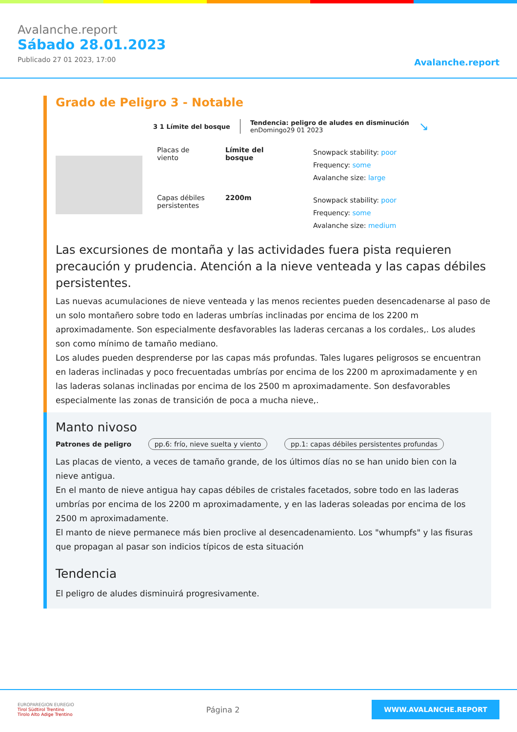Avalanche.report
Sábado 28.01.2023
Publicado 27 01 2023, 17:00
Avalanche.report
Grado de Peligro 3 - Notable
3 1 Límite del bosque
Tendencia: peligro de aludes en disminución
enDomingo29 01 2023
↘
Placas de viento
Límite del bosque
Snowpack stability: poor
Frequency: some
Avalanche size: large
Capas débiles persistentes
2200m
Snowpack stability: poor
Frequency: some
Avalanche size: medium
Las excursiones de montaña y las actividades fuera pista requieren precaución y prudencia. Atención a la nieve venteada y las capas débiles persistentes.
Las nuevas acumulaciones de nieve venteada y las menos recientes pueden desencadenarse al paso de un solo montañero sobre todo en laderas umbrías inclinadas por encima de los 2200 m aproximadamente. Son especialmente desfavorables las laderas cercanas a los cordales,. Los aludes son como mínimo de tamaño mediano.
Los aludes pueden desprenderse por las capas más profundas. Tales lugares peligrosos se encuentran en laderas inclinadas y poco frecuentadas umbrías por encima de los 2200 m aproximadamente y en las laderas solanas inclinadas por encima de los 2500 m aproximadamente. Son desfavorables especialmente las zonas de transición de poca a mucha nieve,.
Manto nivoso
Patrones de peligro pp.6: frío, nieve suelta y viento pp.1: capas débiles persistentes profundas
Las placas de viento, a veces de tamaño grande, de los últimos días no se han unido bien con la nieve antigua.
En el manto de nieve antigua hay capas débiles de cristales facetados, sobre todo en las laderas umbrías por encima de los 2200 m aproximadamente, y en las laderas soleadas por encima de los 2500 m aproximadamente.
El manto de nieve permanece más bien proclive al desencadenamiento. Los "whumpfs" y las fisuras que propagan al pasar son indicios típicos de esta situación
Tendencia
El peligro de aludes disminuirá progresivamente.
EUROPAREGION EUREGIO
Tirol Südtirol Trentino
Tirolo Alto Adige Trentino
Página 2
WWW.AVALANCHE.REPORT